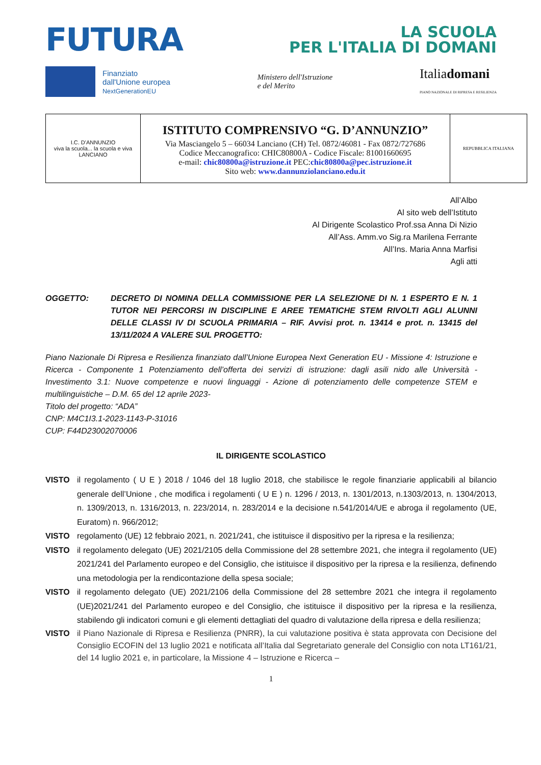FUTURA
LA SCUOLA
PER L'ITALIA DI DOMANI
Finanziato
dall'Unione europea
NextGenerationEU
Ministero dell'Istruzione
e del Merito
Italiadomani
PIANO NAZIONALE DI RIPRESA E RESILIENZA
| I.C. D'ANNUNZIO viva la scuola... la scuola e viva LANCIANO | ISTITUTO COMPRENSIVO “G. D’ANNUNZIO” Via Masciangelo 5 – 66034 Lanciano (CH) Tel. 0872/46081 - Fax 0872/727686 Codice Meccanografico: CHIC80800A - Codice Fiscale: 81001660695 e-mail: chic80800a@istruzione.it PEC: chic80800a@pec.istruzione.it Sito web: www.dannunziolanciano.edu.it | REPUBBLICA ITALIANA |
All’Albo
Al sito web dell’Istituto
Al Dirigente Scolastico Prof.ssa Anna Di Nizio
All’Ass. Amm.vo Sig.ra Marilena Ferrante
All’Ins. Maria Anna Marfisi
Agli atti
OGGETTO: DECRETO DI NOMINA DELLA COMMISSIONE PER LA SELEZIONE DI N. 1 ESPERTO E N. 1 TUTOR NEI PERCORSI IN DISCIPLINE E AREE TEMATICHE STEM RIVOLTI AGLI ALUNNI DELLE CLASSI IV DI SCUOLA PRIMARIA – RIF. Avvisi prot. n. 13414 e prot. n. 13415 del 13/11/2024 A VALERE SUL PROGETTO:
Piano Nazionale Di Ripresa e Resilienza finanziato dall’Unione Europea Next Generation EU - Missione 4: Istruzione e Ricerca - Componente 1 Potenziamento dell’offerta dei servizi di istruzione: dagli asili nido alle Università - Investimento 3.1: Nuove competenze e nuovi linguaggi - Azione di potenziamento delle competenze STEM e multilinguistiche – D.M. 65 del 12 aprile 2023-
Titolo del progetto: “ADA”
CNP: M4C1I3.1-2023-1143-P-31016
CUP: F44D23002070006
IL DIRIGENTE SCOLASTICO
VISTO il regolamento ( U E ) 2018 / 1046 del 18 luglio 2018, che stabilisce le regole finanziarie applicabili al bilancio generale dell’Unione , che modifica i regolamenti ( U E ) n. 1296 / 2013, n. 1301/2013, n.1303/2013, n. 1304/2013, n. 1309/2013, n. 1316/2013, n. 223/2014, n. 283/2014 e la decisione n.541/2014/UE e abroga il regolamento (UE, Euratom) n. 966/2012;
VISTO regolamento (UE) 12 febbraio 2021, n. 2021/241, che istituisce il dispositivo per la ripresa e la resilienza;
VISTO il regolamento delegato (UE) 2021/2105 della Commissione del 28 settembre 2021, che integra il regolamento (UE) 2021/241 del Parlamento europeo e del Consiglio, che istituisce il dispositivo per la ripresa e la resilienza, definendo una metodologia per la rendicontazione della spesa sociale;
VISTO il regolamento delegato (UE) 2021/2106 della Commissione del 28 settembre 2021 che integra il regolamento (UE)2021/241 del Parlamento europeo e del Consiglio, che istituisce il dispositivo per la ripresa e la resilienza, stabilendo gli indicatori comuni e gli elementi dettagliati del quadro di valutazione della ripresa e della resilienza;
VISTO il Piano Nazionale di Ripresa e Resilienza (PNRR), la cui valutazione positiva è stata approvata con Decisione del Consiglio ECOFIN del 13 luglio 2021 e notificata all’Italia dal Segretariato generale del Consiglio con nota LT161/21, del 14 luglio 2021 e, in particolare, la Missione 4 – Istruzione e Ricerca –
1